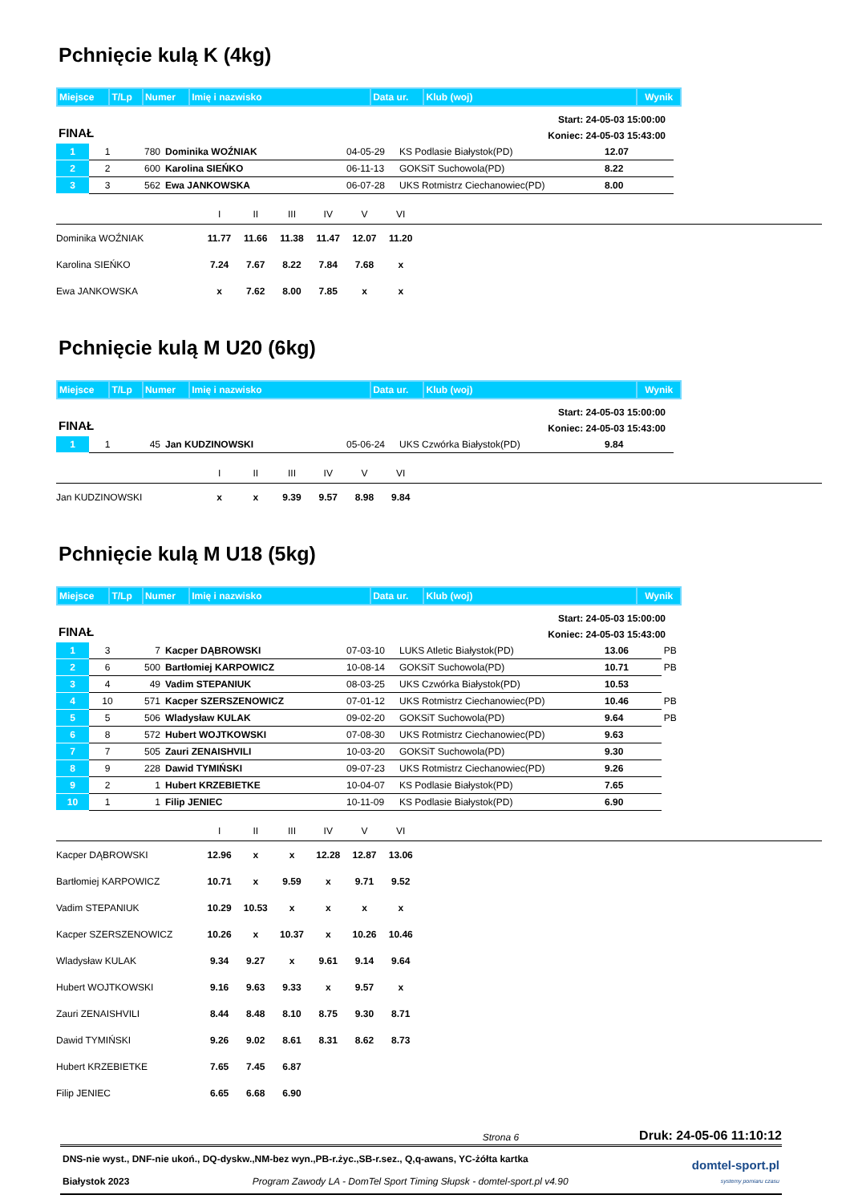Pchnięcie kulą K (4kg)
| Miejsce | T/Lp | Numer | Imię i nazwisko | Data ur. | Klub (woj) | Wynik |
FINAŁ
Start: 24-05-03 15:00:00
Koniec: 24-05-03 15:43:00
| 1 | 1 | 780 | Dominika WOŹNIAK | 04-05-29 | KS Podlasie Białystok(PD) | 12.07 |
| 2 | 2 | 600 | Karolina SIEŃKO | 06-11-13 | GOKSiT Suchowola(PD) | 8.22 |
| 3 | 3 | 562 | Ewa JANKOWSKA | 06-07-28 | UKS Rotmistrz Ciechanowiec(PD) | 8.00 |
| | I | II | III | IV | V | VI | |
| --- | --- | --- | --- | --- | --- | --- | --- |
| Dominika WOŹNIAK | 11.77 | 11.66 | 11.38 | 11.47 | 12.07 | 11.20 | |
| Karolina SIEŃKO | 7.24 | 7.67 | 8.22 | 7.84 | 7.68 | x | |
| Ewa JANKOWSKA | x | 7.62 | 8.00 | 7.85 | x | x | |
Pchnięcie kulą M U20 (6kg)
| Miejsce | T/Lp | Numer | Imię i nazwisko | Data ur. | Klub (woj) | Wynik |
FINAŁ
Start: 24-05-03 15:00:00
Koniec: 24-05-03 15:43:00
| 1 | 1 | 45 | Jan KUDZINOWSKI | 05-06-24 | UKS Czwórka Białystok(PD) | 9.84 |
| | I | II | III | IV | V | VI | |
| --- | --- | --- | --- | --- | --- | --- | --- |
| Jan KUDZINOWSKI | x | x | 9.39 | 9.57 | 8.98 | 9.84 | |
Pchnięcie kulą M U18 (5kg)
| Miejsce | T/Lp | Numer | Imię i nazwisko | Data ur. | Klub (woj) | Wynik |
FINAŁ
Start: 24-05-03 15:00:00
Koniec: 24-05-03 15:43:00
| 1 | 3 | 7 | Kacper DĄBROWSKI | 07-03-10 | LUKS Atletic Białystok(PD) | 13.06 | PB |
| 2 | 6 | 500 | Bartłomiej KARPOWICZ | 10-08-14 | GOKSiT Suchowola(PD) | 10.71 | PB |
| 3 | 4 | 49 | Vadim STEPANIUK | 08-03-25 | UKS Czwórka Białystok(PD) | 10.53 | |
| 4 | 10 | 571 | Kacper SZERSZENOWICZ | 07-01-12 | UKS Rotmistrz Ciechanowiec(PD) | 10.46 | PB |
| 5 | 5 | 506 | Wladysław KULAK | 09-02-20 | GOKSiT Suchowola(PD) | 9.64 | PB |
| 6 | 8 | 572 | Hubert WOJTKOWSKI | 07-08-30 | UKS Rotmistrz Ciechanowiec(PD) | 9.63 | |
| 7 | 7 | 505 | Zauri ZENAISHVILI | 10-03-20 | GOKSiT Suchowola(PD) | 9.30 | |
| 8 | 9 | 228 | Dawid TYMIŃSKI | 09-07-23 | UKS Rotmistrz Ciechanowiec(PD) | 9.26 | |
| 9 | 2 | 1 | Hubert KRZEBIETKE | 10-04-07 | KS Podlasie Białystok(PD) | 7.65 | |
| 10 | 1 | 1 | Filip JENIEC | 10-11-09 | KS Podlasie Białystok(PD) | 6.90 | |
| | I | II | III | IV | V | VI | |
| --- | --- | --- | --- | --- | --- | --- | --- |
| Kacper DĄBROWSKI | 12.96 | x | x | 12.28 | 12.87 | 13.06 | |
| Bartłomiej KARPOWICZ | 10.71 | x | 9.59 | x | 9.71 | 9.52 | |
| Vadim STEPANIUK | 10.29 | 10.53 | x | x | x | x | |
| Kacper SZERSZENOWICZ | 10.26 | x | 10.37 | x | 10.26 | 10.46 | |
| Wladysław KULAK | 9.34 | 9.27 | x | 9.61 | 9.14 | 9.64 | |
| Hubert WOJTKOWSKI | 9.16 | 9.63 | 9.33 | x | 9.57 | x | |
| Zauri ZENAISHVILI | 8.44 | 8.48 | 8.10 | 8.75 | 9.30 | 8.71 | |
| Dawid TYMIŃSKI | 9.26 | 9.02 | 8.61 | 8.31 | 8.62 | 8.73 | |
| Hubert KRZEBIETKE | 7.65 | 7.45 | 6.87 | | | | |
| Filip JENIEC | 6.65 | 6.68 | 6.90 | | | | |
Strona 6 Druk: 24-05-06 11:10:12
DNS-nie wyst., DNF-nie ukoń., DQ-dyskw.,NM-bez wyn.,PB-r.życ.,SB-r.sez., Q,q-awans, YC-żółta kartka
Białystok 2023 Program Zawody LA - DomTel Sport Timing Słupsk - domtel-sport.pl v4.90
domtel-sport.pl
systemy pomiaru czasu